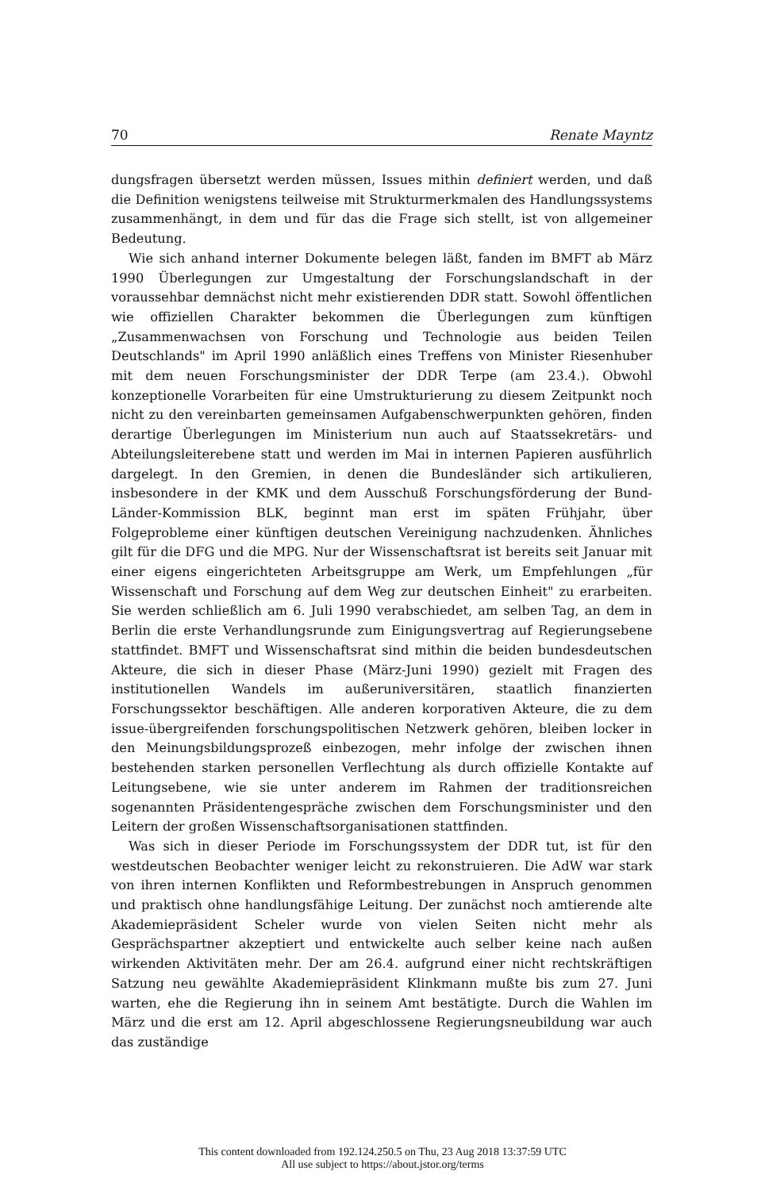70 Renate Mayntz
dungsfragen übersetzt werden müssen, Issues mithin definiert werden, und daß die Definition wenigstens teilweise mit Strukturmerkmalen des Handlungssystems zusammenhängt, in dem und für das die Frage sich stellt, ist von allgemeiner Bedeutung.
Wie sich anhand interner Dokumente belegen läßt, fanden im BMFT ab März 1990 Überlegungen zur Umgestaltung der Forschungslandschaft in der voraussehbar demnächst nicht mehr existierenden DDR statt. Sowohl öffentlichen wie offiziellen Charakter bekommen die Überlegungen zum künftigen „Zusammenwachsen von Forschung und Technologie aus beiden Teilen Deutschlands" im April 1990 anläßlich eines Treffens von Minister Riesenhuber mit dem neuen Forschungsminister der DDR Terpe (am 23.4.). Obwohl konzeptionelle Vorarbeiten für eine Umstrukturierung zu diesem Zeitpunkt noch nicht zu den vereinbarten gemeinsamen Aufgabenschwerpunkten gehören, finden derartige Überlegungen im Ministerium nun auch auf Staatssekretärs- und Abteilungsleiterebene statt und werden im Mai in internen Papieren ausführlich dargelegt. In den Gremien, in denen die Bundesländer sich artikulieren, insbesondere in der KMK und dem Ausschuß Forschungsförderung der Bund-Länder-Kommission BLK, beginnt man erst im späten Frühjahr, über Folgeprobleme einer künftigen deutschen Vereinigung nachzudenken. Ähnliches gilt für die DFG und die MPG. Nur der Wissenschaftsrat ist bereits seit Januar mit einer eigens eingerichteten Arbeitsgruppe am Werk, um Empfehlungen „für Wissenschaft und Forschung auf dem Weg zur deutschen Einheit" zu erarbeiten. Sie werden schließlich am 6. Juli 1990 verabschiedet, am selben Tag, an dem in Berlin die erste Verhandlungsrunde zum Einigungsvertrag auf Regierungsebene stattfindet. BMFT und Wissenschaftsrat sind mithin die beiden bundesdeutschen Akteure, die sich in dieser Phase (März-Juni 1990) gezielt mit Fragen des institutionellen Wandels im außeruniversitären, staatlich finanzierten Forschungssektor beschäftigen. Alle anderen korporativen Akteure, die zu dem issue-übergreifenden forschungspolitischen Netzwerk gehören, bleiben locker in den Meinungsbildungsprozeß einbezogen, mehr infolge der zwischen ihnen bestehenden starken personellen Verflechtung als durch offizielle Kontakte auf Leitungsebene, wie sie unter anderem im Rahmen der traditionsreichen sogenannten Präsidentengespräche zwischen dem Forschungsminister und den Leitern der großen Wissenschaftsorganisationen stattfinden.
Was sich in dieser Periode im Forschungssystem der DDR tut, ist für den westdeutschen Beobachter weniger leicht zu rekonstruieren. Die AdW war stark von ihren internen Konflikten und Reformbestrebungen in Anspruch genommen und praktisch ohne handlungsfähige Leitung. Der zunächst noch amtierende alte Akademiepräsident Scheler wurde von vielen Seiten nicht mehr als Gesprächspartner akzeptiert und entwickelte auch selber keine nach außen wirkenden Aktivitäten mehr. Der am 26.4. aufgrund einer nicht rechtskräftigen Satzung neu gewählte Akademiepräsident Klinkmann mußte bis zum 27. Juni warten, ehe die Regierung ihn in seinem Amt bestätigte. Durch die Wahlen im März und die erst am 12. April abgeschlossene Regierungsneubildung war auch das zuständige
This content downloaded from 192.124.250.5 on Thu, 23 Aug 2018 13:37:59 UTC
All use subject to https://about.jstor.org/terms